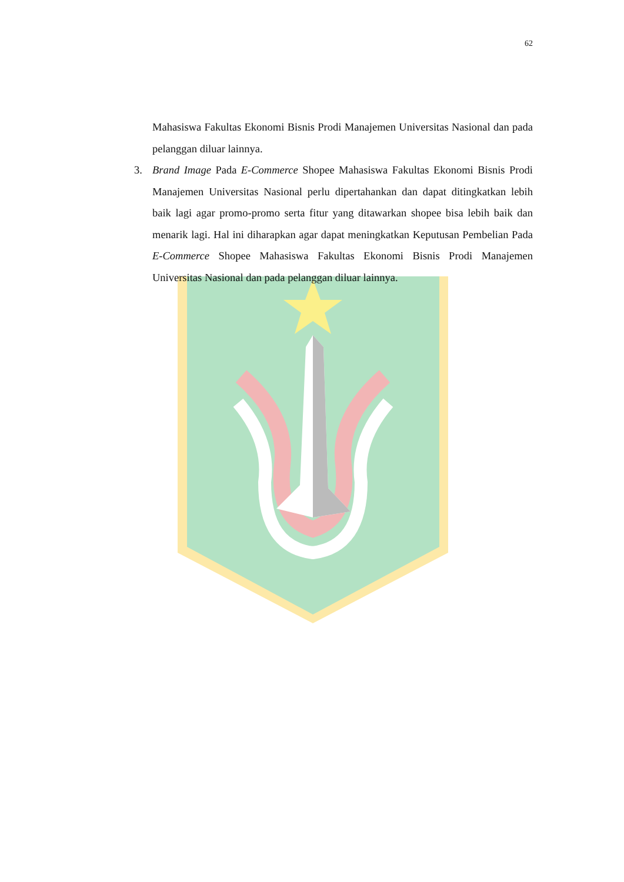62
Mahasiswa Fakultas Ekonomi Bisnis Prodi Manajemen Universitas Nasional dan pada pelanggan diluar lainnya.
3. Brand Image Pada E-Commerce Shopee Mahasiswa Fakultas Ekonomi Bisnis Prodi Manajemen Universitas Nasional perlu dipertahankan dan dapat ditingkatkan lebih baik lagi agar promo-promo serta fitur yang ditawarkan shopee bisa lebih baik dan menarik lagi. Hal ini diharapkan agar dapat meningkatkan Keputusan Pembelian Pada E-Commerce Shopee Mahasiswa Fakultas Ekonomi Bisnis Prodi Manajemen Universitas Nasional dan pada pelanggan diluar lainnya.